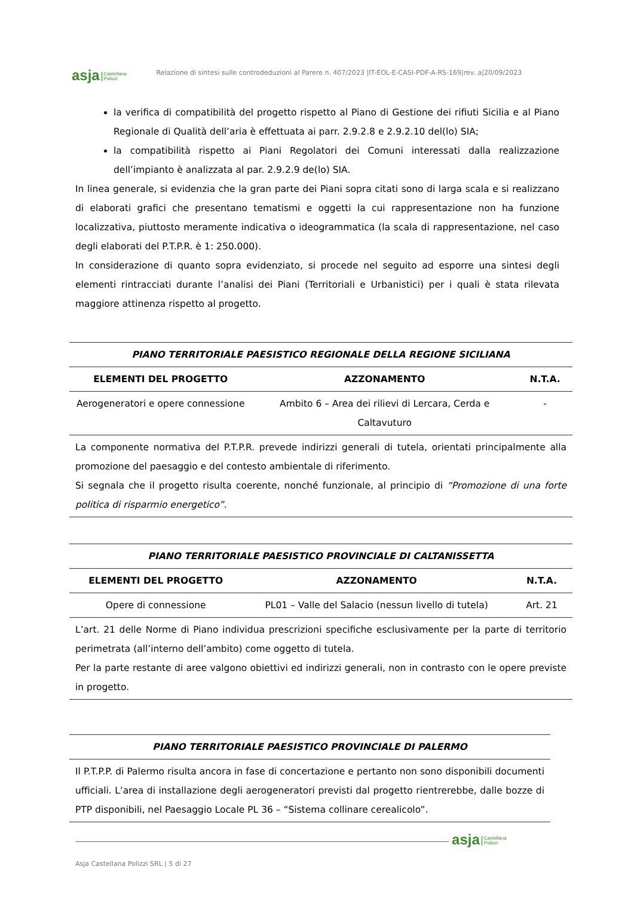asja Castellana
Polizzi Relazione di sintesi sulle controdeduzioni al Parere n. 407/2023 |IT-EOL-E-CASI-PDF-A-RS-169|rev. a|20/09/2023
la verifica di compatibilità del progetto rispetto al Piano di Gestione dei rifiuti Sicilia e al Piano Regionale di Qualità dell’aria è effettuata ai parr. 2.9.2.8 e 2.9.2.10 del(lo) SIA;
la compatibilità rispetto ai Piani Regolatori dei Comuni interessati dalla realizzazione dell’impianto è analizzata al par. 2.9.2.9 de(lo) SIA.
In linea generale, si evidenzia che la gran parte dei Piani sopra citati sono di larga scala e si realizzano di elaborati grafici che presentano tematismi e oggetti la cui rappresentazione non ha funzione localizzativa, piuttosto meramente indicativa o ideogrammatica (la scala di rappresentazione, nel caso degli elaborati del P.T.P.R. è 1: 250.000).
In considerazione di quanto sopra evidenziato, si procede nel seguito ad esporre una sintesi degli elementi rintracciati durante l’analisi dei Piani (Territoriali e Urbanistici) per i quali è stata rilevata maggiore attinenza rispetto al progetto.
| PIANO TERRITORIALE PAESISTICO REGIONALE DELLA REGIONE SICILIANA | | |
| --- | --- | --- |
| ELEMENTI DEL PROGETTO | AZZONAMENTO | N.T.A. |
| Aerogeneratori e opere connessione | Ambito 6 – Area dei rilievi di Lercara, Cerda e Caltavuturo | - |
| La componente normativa del P.T.P.R. prevede indirizzi generali di tutela, orientati principalmente alla promozione del paesaggio e del contesto ambientale di riferimento. Si segnala che il progetto risulta coerente, nonché funzionale, al principio di “Promozione di una forte politica di risparmio energetico”. | | |
| PIANO TERRITORIALE PAESISTICO PROVINCIALE DI CALTANISSETTA | | |
| --- | --- | --- |
| ELEMENTI DEL PROGETTO | AZZONAMENTO | N.T.A. |
| Opere di connessione | PL01 – Valle del Salacio (nessun livello di tutela) | Art. 21 |
| L’art. 21 delle Norme di Piano individua prescrizioni specifiche esclusivamente per la parte di territorio perimetrata (all’interno dell’ambito) come oggetto di tutela. Per la parte restante di aree valgono obiettivi ed indirizzi generali, non in contrasto con le opere previste in progetto. | | |
| PIANO TERRITORIALE PAESISTICO PROVINCIALE DI PALERMO |
| --- |
| Il P.T.P.P. di Palermo risulta ancora in fase di concertazione e pertanto non sono disponibili documenti ufficiali. L’area di installazione degli aerogeneratori previsti dal progetto rientrerebbe, dalle bozze di PTP disponibili, nel Paesaggio Locale PL 36 – “Sistema collinare cerealicolo”. |
asja Castellana
Polizzi
Asja Castellana Polizzi SRL | 5 di 27